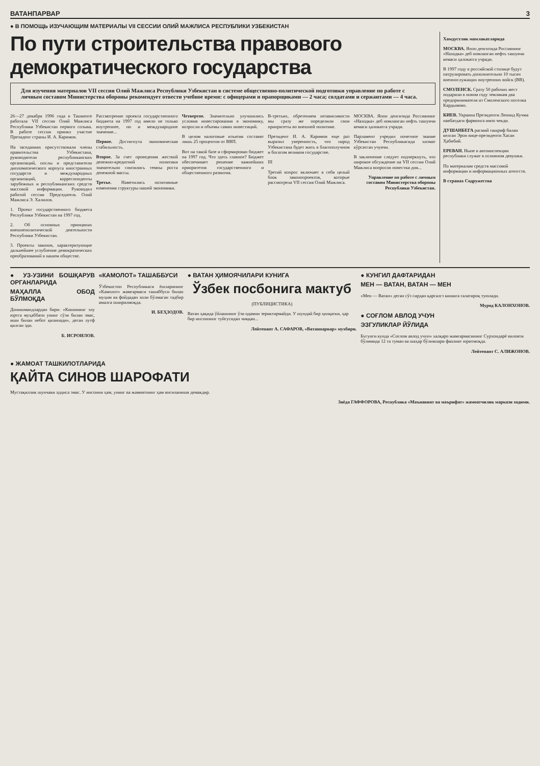ВАТАНПАРВАР 3
● В ПОМОЩЬ ИЗУЧАЮЩИМ МАТЕРИАЛЫ VII СЕССИИ ОЛИЙ МАЖЛИСА РЕСПУБЛИКИ УЗБЕКИСТАН
По пути строительства правового демократического государства
Для изучения материалов VII сессии Олий Мажлиса Республики Узбекистан в системе общественно-политической подготовки управление по работе с личным составом Министерства обороны рекомендует отвести учебное время: с офицерами и прапорщиками — 2 часа; солдатами и сержантами — 4 часа.
26—27 декабря 1996 года в Ташкенте работала VII сессия Олий Мажлиса Республики Узбекистан первого созыва. В работе сессии принял участие Президент страны И. А. Каримов.
На заседаниях присутствовали члены правительства Узбекистана, руководители республиканских организаций, послы и представители дипломатического корпуса иностранных государств и международных организаций, корреспонденты зарубежных и республиканских средств массовой информации. Руководил работой сессии Председатель Олий Мажлиса Э. Халилов.
1. Проект государственного бюджета Республики Узбекистан на 1997 год.
2. Об основных принципах внешнеполитической деятельности Республики Узбекистан.
3. Проекты законов, характеризующие дальнейшее углубление демократических преобразований в нашем обществе.
Рассмотрение проекта государственного бюджета на 1997 год имело не только внутреннее, но и международное значение...
Первое. Достигнута экономическая стабильность.
Второе. За счет проведения жесткой денежно-кредитной политики значительно снизились темпы роста денежной массы.
Третье. Наметились позитивные изменения структуры нашей экономики.
Четвертое. Значительно улучшились условия инвестирования в экономику, возросли и объемы самих инвестиций.
В целом налоговые изъятия составят лишь 25 процентов от ВВП.
Вот на такой базе и сформирован бюджет на 1997 год. Что здесь главное? Бюджет обеспечивает решение важнейших приоритетов государственного и общественного развития.
В-третьих, обретением независимости мы сразу же определили свои приоритеты во внешней политике.
Президент И. А. Каримов еще раз выразил уверенность, что народ Узбекистана будет жить в благополучном и богатом великом государстве.
III
Третий вопрос включает в себя целый блок законопроектов, которые рассмотрела VII сессия Олий Мажлиса.
МОСКВА. Япон денгизида Россиянинг «Находка» деб номланган нефть ташувчи кемаси ҳалокатга учради.
Парламент учредил почетное звание Узбекистан Республикасида хизмат кўрсатган учувчи.
В заключение следует подчеркнуть, что широкое обсуждение на VII сессии Олий Мажлиса вопросов повестки дня...
Управление по работе с личным составом Министерства обороны Республики Узбекистан.
Хамдустлик мамлакатларида
МОСКВА. Япон денгизида Россиянинг «Находка» деб номланган нефть ташувчи кемаси ҳалокатга учради.
В 1997 году в российской столице будут патрулировать дополнительно 10 тысяч военнослужащих внутренних войск (ВВ).
СМОЛЕНСК. Сразу 50 рабочих мест подарили в новом году землякам два предпринимателя из Смоленского поселка Кардымово.
КИЕВ. Украина Президенти Леонид Кучма навбатдаги фармонга имзо чекди.
ДУШАНБЕГА расмий ташриф билан келган Эрон вице-президенти Хасан Ҳабибий.
ЕРЕВАН. Ныне в автоинспекции республики служат в основном девушки.
По материалам средств массовой информации и информационных агентств.
В странах Содружества
● УЗ-УЗИНИ БОШҚАРУВ ОРГАНЛАРИДА
МАҲАЛЛА ОБОД БЎЛМОҚДА
Донишмандлардан бири: «Кишининг элу юртга муҳаббати унинг сўзи билан эмас, иши билан небот қилинади», деган лутф қилган эди.
Б. ИСРОИЛОВ.
«КАМОЛОТ» ТАШАББУСИ
Ўзбекистон Республикаси ёшларининг «Камолот» жамғармаси ташаббуси билан муҳим ва фойдадан холи бўлмаган тадбир амалга оширилмоқда.
И. БЕҲЗОДОВ.
● ВАТАН ҲИМОЯЧИЛАРИ КУНИГА
Ўзбек посбонига мактуб
(ПУБЛИЦИСТИКА)
Ватан ҳақида ўйлашнинг ўзи одамни зериктирмайди. У шундай бир ҳилқатки, ҳар бир инсоннинг туйғусидан чиққан...
Лейтенант А. САФАРОВ, «Ватанпарвар» мухбири.
● КУНГИЛ ДАФТАРИДАН
МЕН — ВАТАН, ВАТАН — МЕН
«Мен — Ватан» деган сўз сирдан қарғалгз кишига ғалатироқ туюлади.
Мурод КАЛОНХОНОВ.
● СОҒЛОМ АВЛОД УЧУН
ЭЗГУЛИКЛАР ЙЎЛИДА
Бугунги кунда «Соғлом авлод учун» халқаро жамғармасининг Сурхондарё вилояти бўлимида 12 та туман ва шаҳар бўлимлари фаолият юритмоқда.
Лейтенант С. АЛИЖОНОВ.
● ЖАМОАТ ТАШКИЛОТЛАРИДА
ҚАЙТА СИНОВ ШАРОФАТИ
Мустақиллик шунчаки ҳодиса эмас. У инсонни ҳам, унинг ва жамиятнинг ҳам янгиланиши демакдир.
Зиёда ГАФФОРОВА, Республика «Маънавият ва маърифат» жамоатчилик маркази ходими.